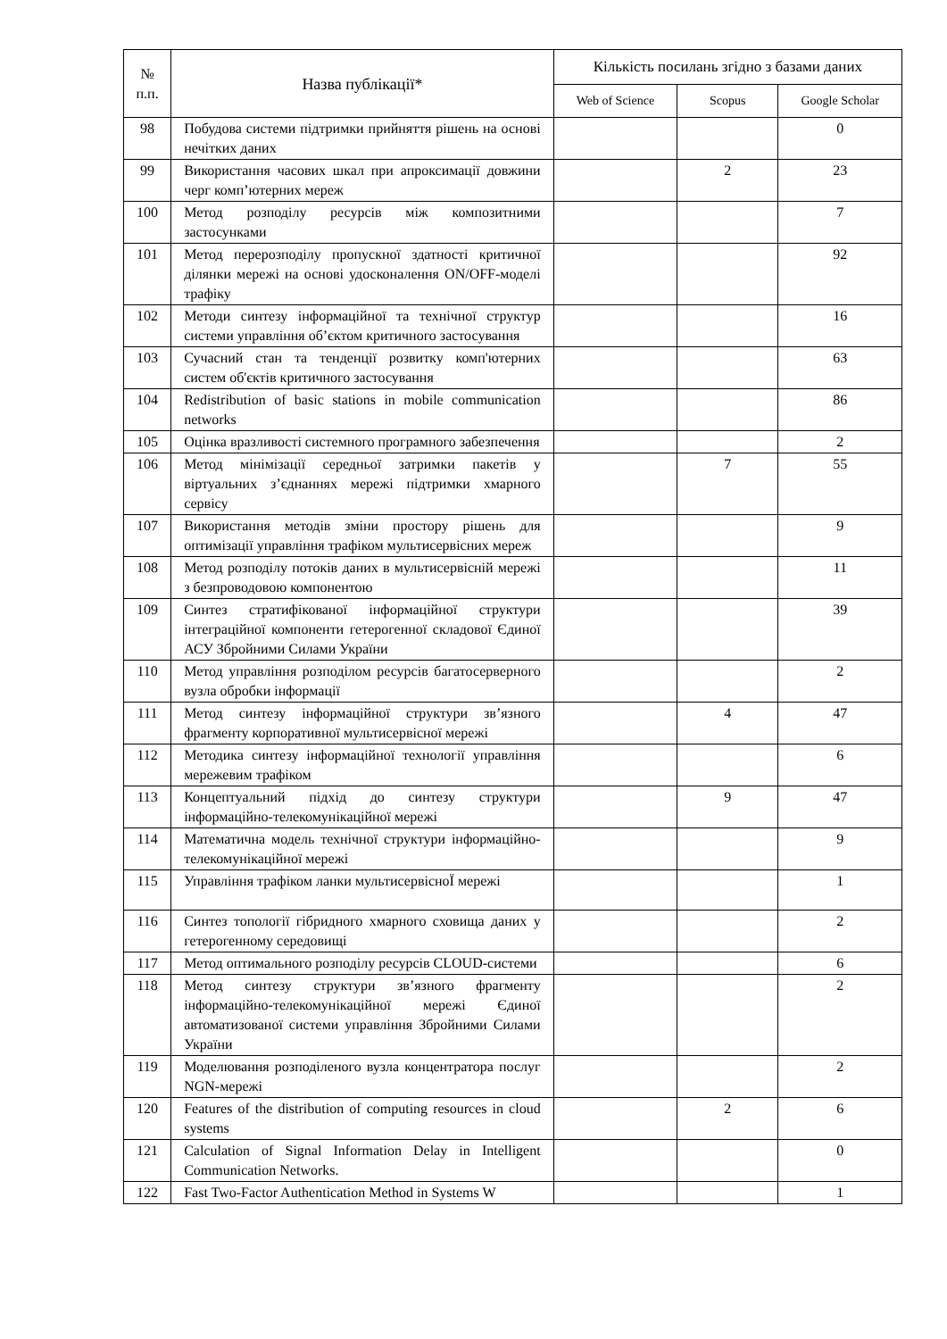| № п.п. | Назва публікації* | Кількість посилань згідно з базами даних | | |
| --- | --- | --- | --- | --- |
| | | Web of Science | Scopus | Google Scholar |
| 98 | Побудова системи підтримки прийняття рішень на основі нечітких даних | | | 0 |
| 99 | Використання часових шкал при апроксимації довжини черг комп’ютерних мереж | | 2 | 23 |
| 100 | Метод розподілу ресурсів між композитними застосунками | | | 7 |
| 101 | Метод перерозподілу пропускної здатності критичної ділянки мережі на основі удосконалення ON/OFF-моделі трафіку | | | 92 |
| 102 | Методи синтезу інформаційної та технічної структур системи управління об’єктом критичного застосування | | | 16 |
| 103 | Сучасний стан та тенденції розвитку комп'ютерних систем об'єктів критичного застосування | | | 63 |
| 104 | Redistribution of basic stations in mobile communication networks | | | 86 |
| 105 | Оцінка вразливості системного програмного забезпечення | | | 2 |
| 106 | Метод мінімізації середньої затримки пакетів у віртуальних з’єднаннях мережі підтримки хмарного сервісу | | 7 | 55 |
| 107 | Використання методів зміни простору рішень для оптимізації управління трафіком мультисервісних мереж | | | 9 |
| 108 | Метод розподілу потоків даних в мультисервісній мережі з безпроводовою компонентою | | | 11 |
| 109 | Синтез стратифікованої інформаційної структури інтеграційної компоненти гетерогенної складової Єдиної АСУ Збройними Силами України | | | 39 |
| 110 | Метод управління розподілом ресурсів багатосерверного вузла обробки інформації | | | 2 |
| 111 | Метод синтезу інформаційної структури зв’язного фрагменту корпоративної мультисервісної мережі | | 4 | 47 |
| 112 | Методика синтезу інформаційної технології управління мережевим трафіком | | | 6 |
| 113 | Концептуальний підхід до синтезу структури інформаційно-телекомунікаційної мережі | | 9 | 47 |
| 114 | Математична модель технічної структури інформаційно-телекомунікаційної мережі | | | 9 |
| 115 | Управління трафіком ланки мультисервісноЇ мережі | | | 1 |
| 116 | Синтез топології гібридного хмарного сховища даних у гетерогенному середовищі | | | 2 |
| 117 | Метод оптимального розподілу ресурсів CLOUD-системи | | | 6 |
| 118 | Метод синтезу структури зв’язного фрагменту інформаційно-телекомунікаційної мережі Єдиної автоматизованої системи управління Збройними Силами України | | | 2 |
| 119 | Моделювання розподіленого вузла концентратора послуг NGN-мережі | | | 2 |
| 120 | Features of the distribution of computing resources in cloud systems | | 2 | 6 |
| 121 | Calculation of Signal Information Delay in Intelligent Communication Networks. | | | 0 |
| 122 | Fast Two-Factor Authentication Method in Systems W | | | 1 |